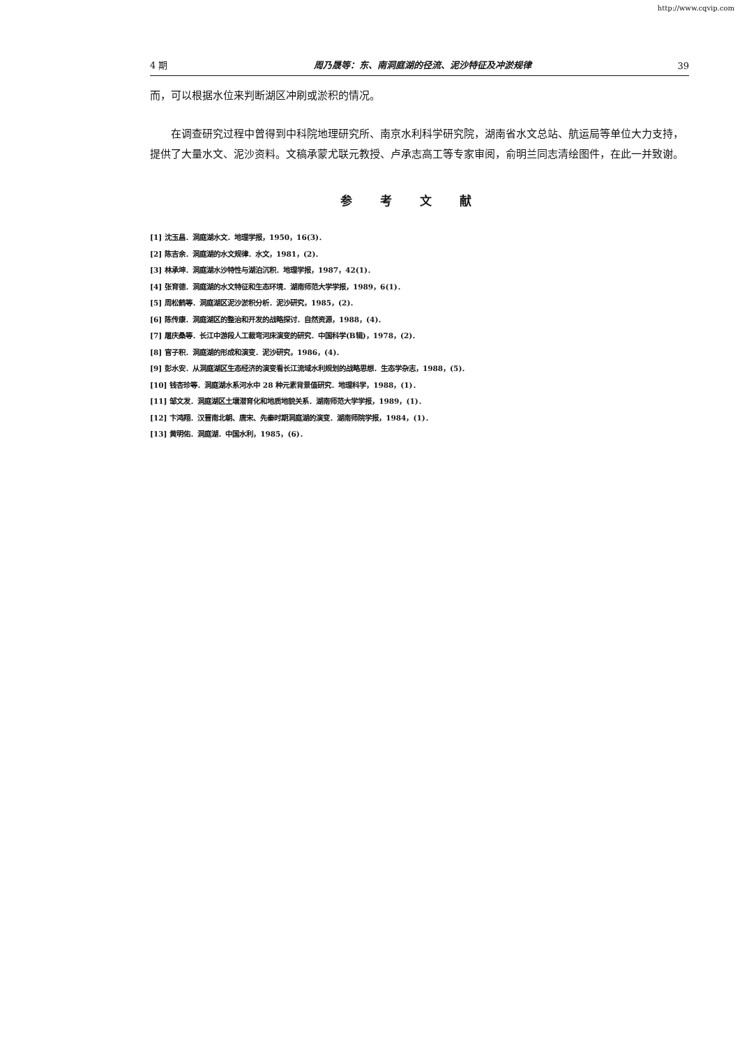http://www.cqvip.com
4 期 周乃晟等：东、南洞庭湖的径流、泥沙特征及冲淤规律 39
而，可以根据水位来判断湖区冲刷或淤积的情况。
在调查研究过程中曾得到中科院地理研究所、南京水利科学研究院，湖南省水文总站、航运局等单位大力支持，提供了大量水文、泥沙资料。文稿承蒙尤联元教授、卢承志高工等专家审阅，俞明兰同志清绘图件，在此一并致谢。
参考文献
[1] 沈玉昌．洞庭湖水文．地理学报，1950，16(3)．
[2] 陈吉余．洞庭湖的水文规律．水文，1981，(2)．
[3] 林承坤．洞庭湖水沙特性与湖泊沉积．地理学报，1987，42(1)．
[4] 张育德．洞庭湖的水文特征和生态环境．湖南师范大学学报，1989，6(1)．
[5] 周松鹤等．洞庭湖区泥沙淤积分析．泥沙研究，1985，(2)．
[6] 陈传康．洞庭湖区的整治和开发的战略探讨．自然资源，1988，(4)．
[7] 屠庆桑等．长江中游段人工裁弯河床演变的研究．中国科学(B辑)，1978，(2)．
[8] 官子积．洞庭湖的形成和演变．泥沙研究，1986，(4)．
[9] 彭水安．从洞庭湖区生态经济的演变看长江流域水利规划的战略思想．生态学杂志，1988，(5)．
[10] 钱杏珍等．洞庭湖水系河水中 28 种元素背景值研究．地理科学，1988，(1)．
[11] 邹文发．洞庭湖区土壤潜育化和地质地貌关系．湖南师范大学学报，1989，(1)．
[12] 卞鸿翔．汉晋南北朝、唐宋、先秦时期洞庭湖的演变．湖南师院学报，1984，(1)．
[13] 黄明佑．洞庭湖．中国水利，1985，(6)．